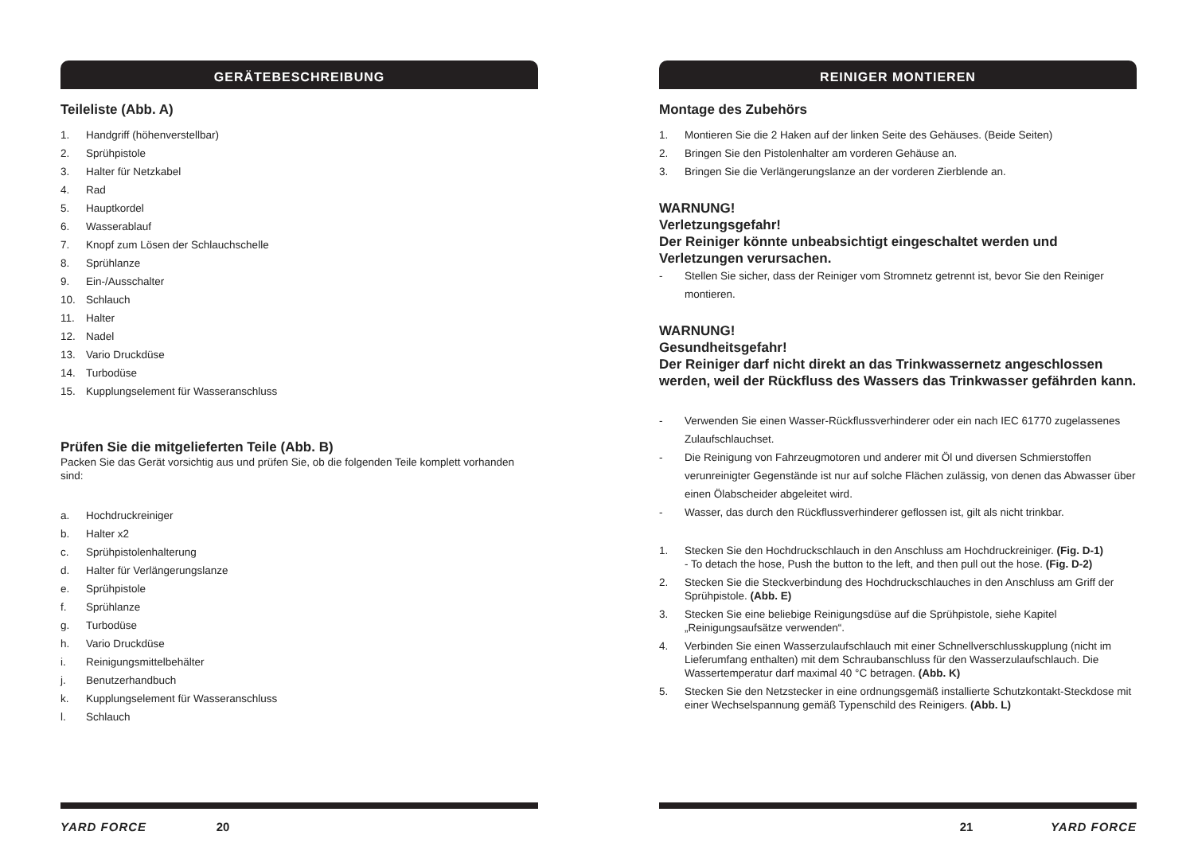GERÄTEBESCHREIBUNG
Teileliste (Abb. A)
1. Handgriff (höhenverstellbar)
2. Sprühpistole
3. Halter für Netzkabel
4. Rad
5. Hauptkordel
6. Wasserablauf
7. Knopf zum Lösen der Schlauchschelle
8. Sprühlanze
9. Ein-/Ausschalter
10. Schlauch
11. Halter
12. Nadel
13. Vario Druckdüse
14. Turbodüse
15. Kupplungselement für Wasseranschluss
Prüfen Sie die mitgelieferten Teile (Abb. B)
Packen Sie das Gerät vorsichtig aus und prüfen Sie, ob die folgenden Teile komplett vorhanden sind:
a. Hochdruckreiniger
b. Halter x2
c. Sprühpistolenhalterung
d. Halter für Verlängerungslanze
e. Sprühpistole
f. Sprühlanze
g. Turbodüse
h. Vario Druckdüse
i. Reinigungsmittelbehälter
j. Benutzerhandbuch
k. Kupplungselement für Wasseranschluss
l. Schlauch
YARD FORCE 20
REINIGER MONTIEREN
Montage des Zubehörs
1. Montieren Sie die 2 Haken auf der linken Seite des Gehäuses. (Beide Seiten)
2. Bringen Sie den Pistolenhalter am vorderen Gehäuse an.
3. Bringen Sie die Verlängerungslanze an der vorderen Zierblende an.
WARNUNG!
Verletzungsgefahr!
Der Reiniger könnte unbeabsichtigt eingeschaltet werden und Verletzungen verursachen.
- Stellen Sie sicher, dass der Reiniger vom Stromnetz getrennt ist, bevor Sie den Reiniger montieren.
WARNUNG!
Gesundheitsgefahr!
Der Reiniger darf nicht direkt an das Trinkwassernetz angeschlossen werden, weil der Rückfluss des Wassers das Trinkwasser gefährden kann.
- Verwenden Sie einen Wasser-Rückflussverhinderer oder ein nach IEC 61770 zugelassenes Zulaufschlauchset.
- Die Reinigung von Fahrzeugmotoren und anderer mit Öl und diversen Schmierstoffen verunreinigter Gegenstände ist nur auf solche Flächen zulässig, von denen das Abwasser über einen Ölabscheider abgeleitet wird.
- Wasser, das durch den Rückflussverhinderer geflossen ist, gilt als nicht trinkbar.
1. Stecken Sie den Hochdruckschlauch in den Anschluss am Hochdruckreiniger. (Fig. D-1)
- To detach the hose, Push the button to the left, and then pull out the hose. (Fig. D-2)
2. Stecken Sie die Steckverbindung des Hochdruckschlauches in den Anschluss am Griff der Sprühpistole. (Abb. E)
3. Stecken Sie eine beliebige Reinigungsdüse auf die Sprühpistole, siehe Kapitel „Reinigungsaufsätze verwenden“.
4. Verbinden Sie einen Wasserzulaufschlauch mit einer Schnellverschlusskupplung (nicht im Lieferumfang enthalten) mit dem Schraubanschluss für den Wasserzulaufschlauch. Die Wassertemperatur darf maximal 40 °C betragen. (Abb. K)
5. Stecken Sie den Netzstecker in eine ordnungsgemäß installierte Schutzkontakt-Steckdose mit einer Wechselspannung gemäß Typenschild des Reinigers. (Abb. L)
21 YARD FORCE